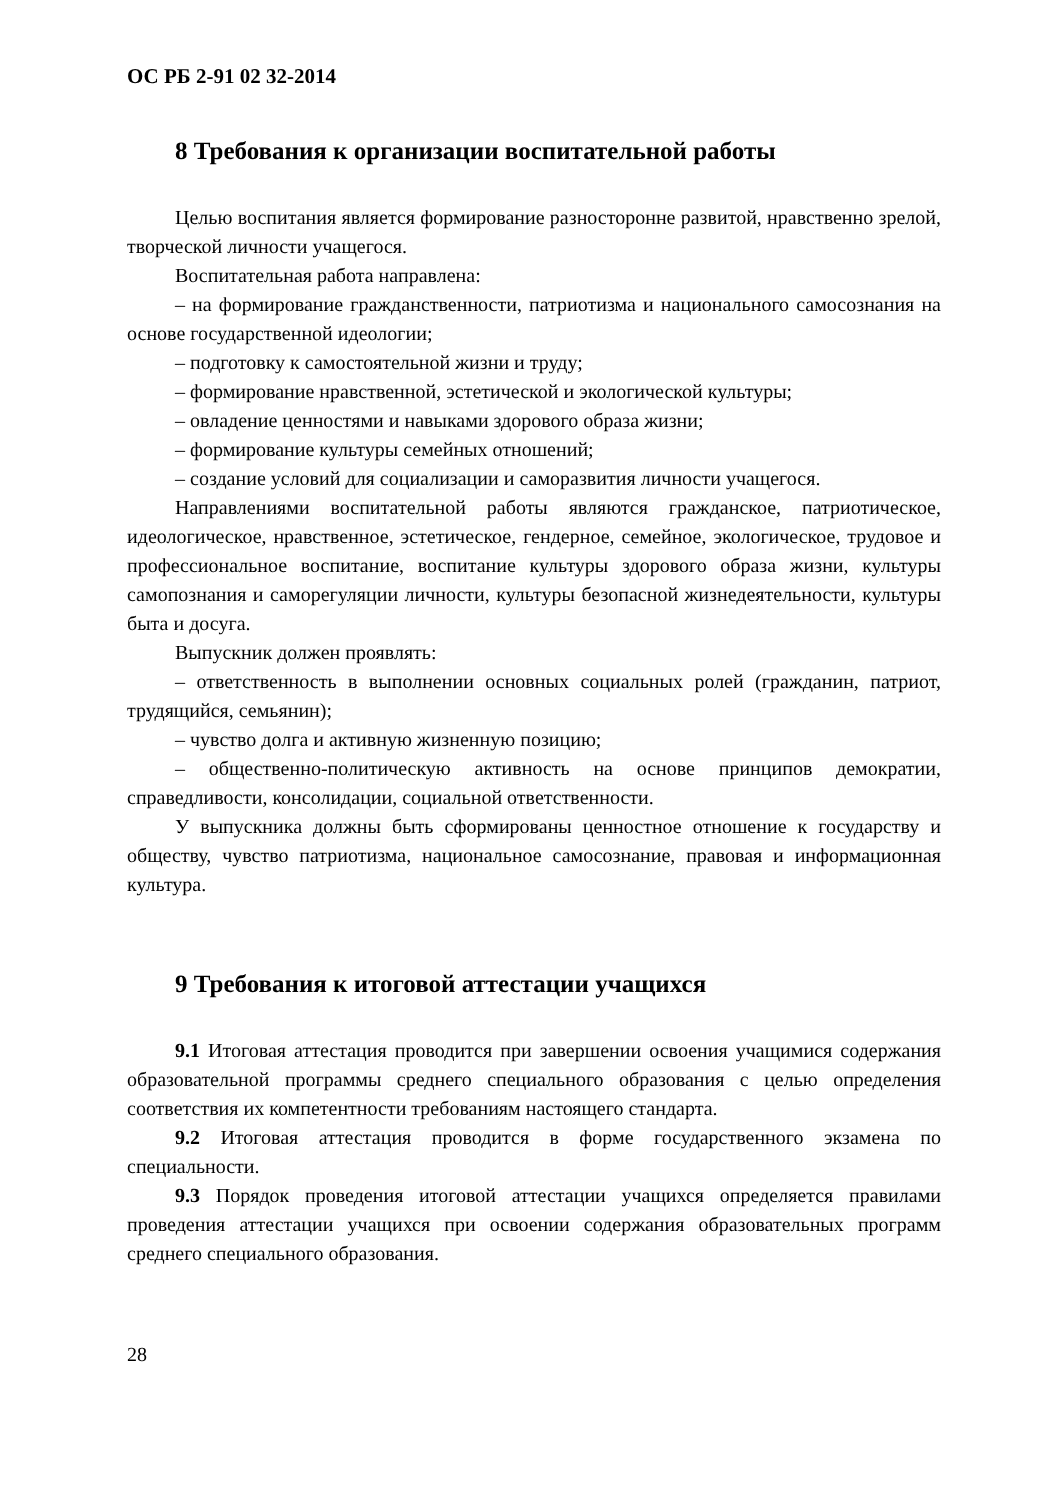ОС РБ 2-91 02 32-2014
8 Требования к организации воспитательной работы
Целью воспитания является формирование разносторонне развитой, нравственно зрелой, творческой личности учащегося.
Воспитательная работа направлена:
– на формирование гражданственности, патриотизма и национального самосознания на основе государственной идеологии;
– подготовку к самостоятельной жизни и труду;
– формирование нравственной, эстетической и экологической культуры;
– овладение ценностями и навыками здорового образа жизни;
– формирование культуры семейных отношений;
– создание условий для социализации и саморазвития личности учащегося.
Направлениями воспитательной работы являются гражданское, патриотическое, идеологическое, нравственное, эстетическое, гендерное, семейное, экологическое, трудовое и профессиональное воспитание, воспитание культуры здорового образа жизни, культуры самопознания и саморегуляции личности, культуры безопасной жизнедеятельности, культуры быта и досуга.
Выпускник должен проявлять:
– ответственность в выполнении основных социальных ролей (гражданин, патриот, трудящийся, семьянин);
– чувство долга и активную жизненную позицию;
– общественно-политическую активность на основе принципов демократии, справедливости, консолидации, социальной ответственности.
У выпускника должны быть сформированы ценностное отношение к государству и обществу, чувство патриотизма, национальное самосознание, правовая и информационная культура.
9 Требования к итоговой аттестации учащихся
9.1 Итоговая аттестация проводится при завершении освоения учащимися содержания образовательной программы среднего специального образования с целью определения соответствия их компетентности требованиям настоящего стандарта.
9.2 Итоговая аттестация проводится в форме государственного экзамена по специальности.
9.3 Порядок проведения итоговой аттестации учащихся определяется правилами проведения аттестации учащихся при освоении содержания образовательных программ среднего специального образования.
28